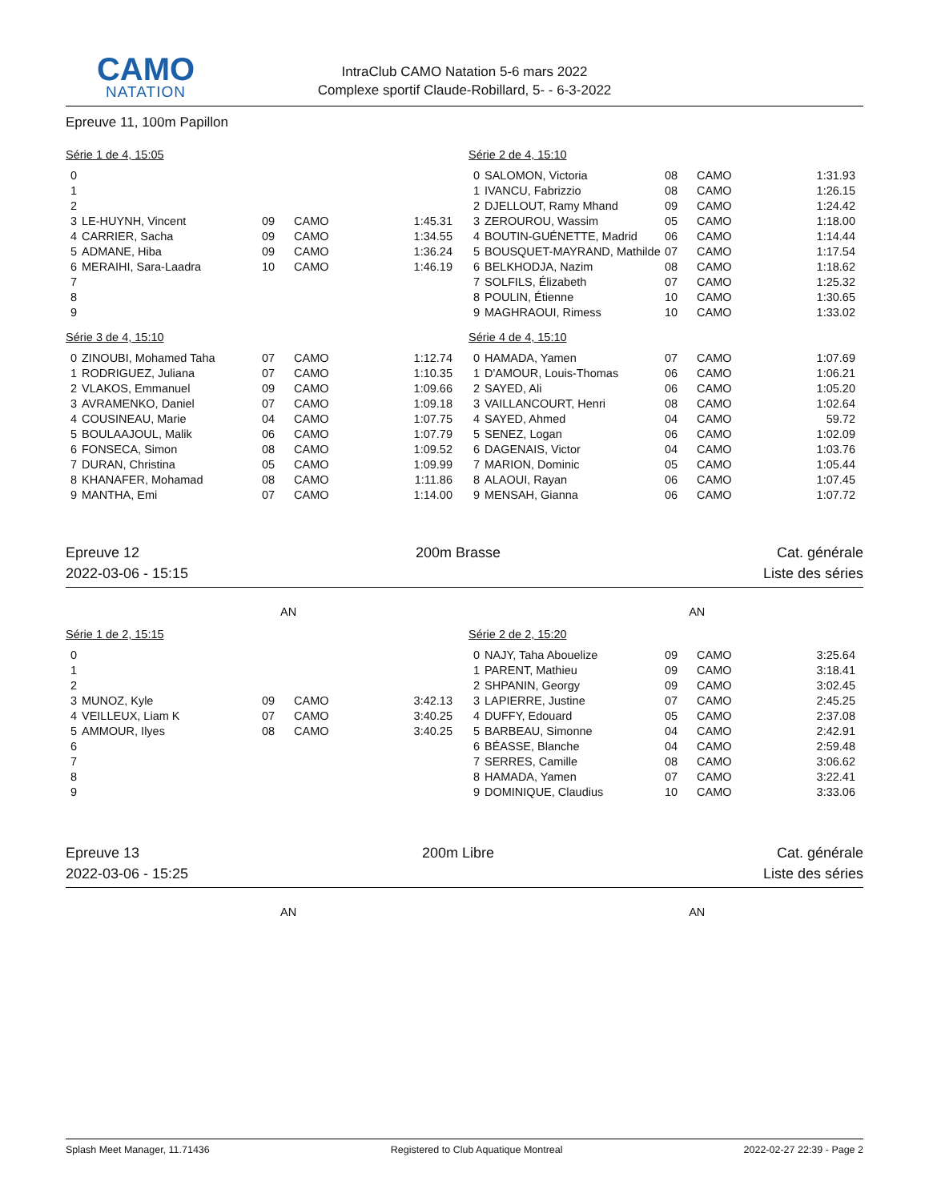CAMO
NATATION
IntraClub CAMO Natation 5-6 mars 2022
Complexe sportif Claude-Robillard, 5- - 6-3-2022
Epreuve 11, 100m Papillon
| Série 1 de 4, 15:05 | | | | |
| 0 | | | | |
| 1 | | | | |
| 2 | | | | |
| 3 | LE-HUYNH, Vincent | 09 | CAMO | 1:45.31 |
| 4 | CARRIER, Sacha | 09 | CAMO | 1:34.55 |
| 5 | ADMANE, Hiba | 09 | CAMO | 1:36.24 |
| 6 | MERAIHI, Sara-Laadra | 10 | CAMO | 1:46.19 |
| 7 | | | | |
| 8 | | | | |
| 9 | | | | |
| Série 2 de 4, 15:10 | | | | |
| 0 | SALOMON, Victoria | 08 | CAMO | 1:31.93 |
| 1 | IVANCU, Fabrizzio | 08 | CAMO | 1:26.15 |
| 2 | DJELLOUT, Ramy Mhand | 09 | CAMO | 1:24.42 |
| 3 | ZEROUROU, Wassim | 05 | CAMO | 1:18.00 |
| 4 | BOUTIN-GUÉNETTE, Madrid | 06 | CAMO | 1:14.44 |
| 5 | BOUSQUET-MAYRAND, Mathilde | 07 | CAMO | 1:17.54 |
| 6 | BELKHODJA, Nazim | 08 | CAMO | 1:18.62 |
| 7 | SOLFILS, Élizabeth | 07 | CAMO | 1:25.32 |
| 8 | POULIN, Étienne | 10 | CAMO | 1:30.65 |
| 9 | MAGHRAOUI, Rimess | 10 | CAMO | 1:33.02 |
| Série 3 de 4, 15:10 | | | | |
| 0 | ZINOUBI, Mohamed Taha | 07 | CAMO | 1:12.74 |
| 1 | RODRIGUEZ, Juliana | 07 | CAMO | 1:10.35 |
| 2 | VLAKOS, Emmanuel | 09 | CAMO | 1:09.66 |
| 3 | AVRAMENKO, Daniel | 07 | CAMO | 1:09.18 |
| 4 | COUSINEAU, Marie | 04 | CAMO | 1:07.75 |
| 5 | BOULAAJOUL, Malik | 06 | CAMO | 1:07.79 |
| 6 | FONSECA, Simon | 08 | CAMO | 1:09.52 |
| 7 | DURAN, Christina | 05 | CAMO | 1:09.99 |
| 8 | KHANAFER, Mohamad | 08 | CAMO | 1:11.86 |
| 9 | MANTHA, Emi | 07 | CAMO | 1:14.00 |
| Série 4 de 4, 15:10 | | | | |
| 0 | HAMADA, Yamen | 07 | CAMO | 1:07.69 |
| 1 | D'AMOUR, Louis-Thomas | 06 | CAMO | 1:06.21 |
| 2 | SAYED, Ali | 06 | CAMO | 1:05.20 |
| 3 | VAILLANCOURT, Henri | 08 | CAMO | 1:02.64 |
| 4 | SAYED, Ahmed | 04 | CAMO | 59.72 |
| 5 | SENEZ, Logan | 06 | CAMO | 1:02.09 |
| 6 | DAGENAIS, Victor | 04 | CAMO | 1:03.76 |
| 7 | MARION, Dominic | 05 | CAMO | 1:05.44 |
| 8 | ALAOUI, Rayan | 06 | CAMO | 1:07.45 |
| 9 | MENSAH, Gianna | 06 | CAMO | 1:07.72 |
Epreuve 12 200m Brasse Cat. générale
2022-03-06 - 15:15 Liste des séries
AN AN
| Série 1 de 2, 15:15 | | | | |
| 0 | | | | |
| 1 | | | | |
| 2 | | | | |
| 3 | MUNOZ, Kyle | 09 | CAMO | 3:42.13 |
| 4 | VEILLEUX, Liam K | 07 | CAMO | 3:40.25 |
| 5 | AMMOUR, Ilyes | 08 | CAMO | 3:40.25 |
| 6 | | | | |
| 7 | | | | |
| 8 | | | | |
| 9 | | | | |
| Série 2 de 2, 15:20 | | | | |
| 0 | NAJY, Taha Abouelize | 09 | CAMO | 3:25.64 |
| 1 | PARENT, Mathieu | 09 | CAMO | 3:18.41 |
| 2 | SHPANIN, Georgy | 09 | CAMO | 3:02.45 |
| 3 | LAPIERRE, Justine | 07 | CAMO | 2:45.25 |
| 4 | DUFFY, Edouard | 05 | CAMO | 2:37.08 |
| 5 | BARBEAU, Simonne | 04 | CAMO | 2:42.91 |
| 6 | BÉASSE, Blanche | 04 | CAMO | 2:59.48 |
| 7 | SERRES, Camille | 08 | CAMO | 3:06.62 |
| 8 | HAMADA, Yamen | 07 | CAMO | 3:22.41 |
| 9 | DOMINIQUE, Claudius | 10 | CAMO | 3:33.06 |
Epreuve 13 200m Libre Cat. générale
2022-03-06 - 15:25 Liste des séries
AN AN
Splash Meet Manager, 11.71436 Registered to Club Aquatique Montreal 2022-02-27 22:39 - Page 2